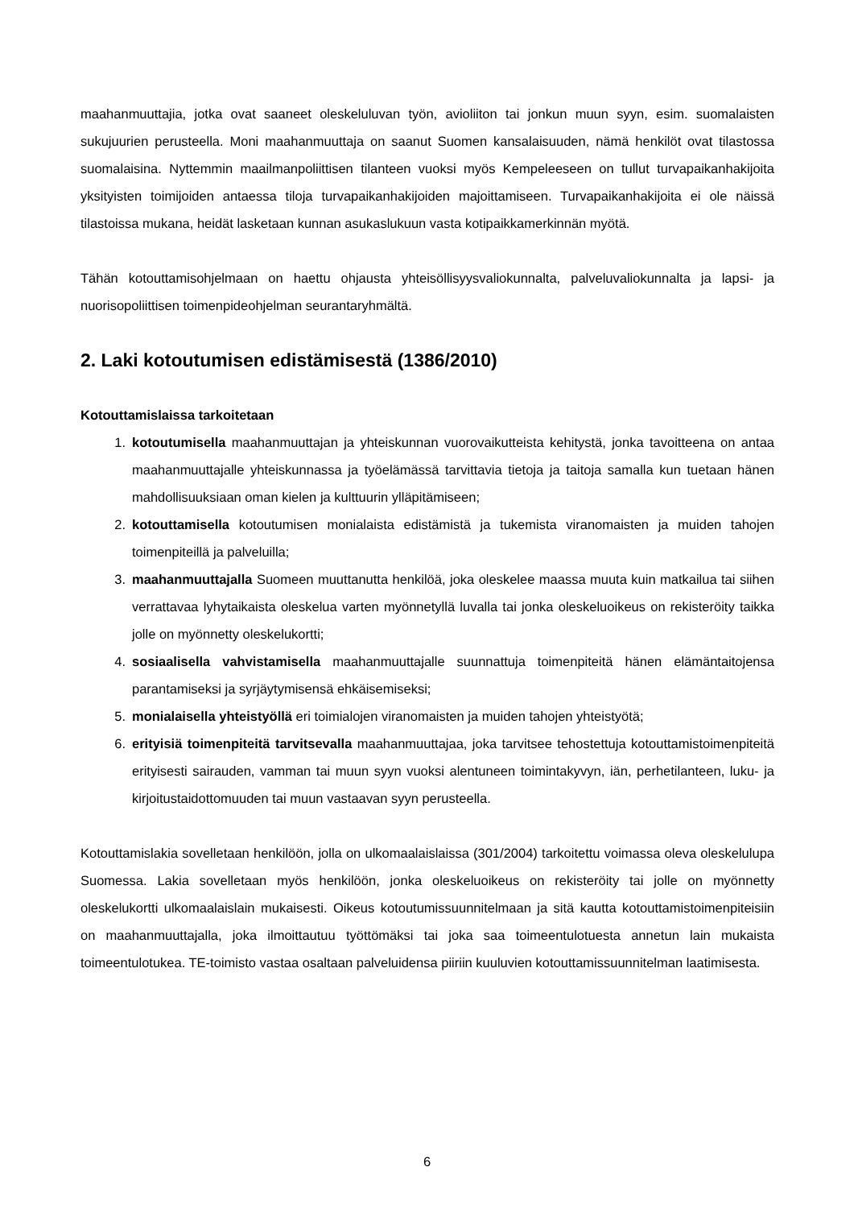maahanmuuttajia, jotka ovat saaneet oleskeluluvan työn, avioliiton tai jonkun muun syyn, esim. suomalaisten sukujuurien perusteella. Moni maahanmuuttaja on saanut Suomen kansalaisuuden, nämä henkilöt ovat tilastossa suomalaisina. Nyttemmin maailmanpoliittisen tilanteen vuoksi myös Kempeleeseen on tullut turvapaikanhakijoita yksityisten toimijoiden antaessa tiloja turvapaikanhakijoiden majoittamiseen. Turvapaikanhakijoita ei ole näissä tilastoissa mukana, heidät lasketaan kunnan asukaslukuun vasta kotipaikkamerkinnän myötä.
Tähän kotouttamisohjelmaan on haettu ohjausta yhteisöllisyysvaliokunnalta, palveluvaliokunnalta ja lapsi- ja nuorisopoliittisen toimenpideohjelman seurantaryhmältä.
2. Laki kotoutumisen edistämisestä (1386/2010)
Kotouttamislaissa tarkoitetaan
1. kotoutumisella maahanmuuttajan ja yhteiskunnan vuorovaikutteista kehitystä, jonka tavoitteena on antaa maahanmuuttajalle yhteiskunnassa ja työelämässä tarvittavia tietoja ja taitoja samalla kun tuetaan hänen mahdollisuuksiaan oman kielen ja kulttuurin ylläpitämiseen;
2. kotouttamisella kotoutumisen monialaista edistämistä ja tukemista viranomaisten ja muiden tahojen toimenpiteillä ja palveluilla;
3. maahanmuuttajalla Suomeen muuttanutta henkilöä, joka oleskelee maassa muuta kuin matkailua tai siihen verrattavaa lyhytaikaista oleskelua varten myönnetyllä luvalla tai jonka oleskeluoikeus on rekisteröity taikka jolle on myönnetty oleskelukortti;
4. sosiaalisella vahvistamisella maahanmuuttajalle suunnattuja toimenpiteitä hänen elämäntaitojensa parantamiseksi ja syrjäytymisensä ehkäisemiseksi;
5. monialaisella yhteistyöllä eri toimialojen viranomaisten ja muiden tahojen yhteistyötä;
6. erityisiä toimenpiteitä tarvitsevalla maahanmuuttajaa, joka tarvitsee tehostettuja kotouttamistoimenpiteitä erityisesti sairauden, vamman tai muun syyn vuoksi alentuneen toimintakyvyn, iän, perhetilanteen, luku- ja kirjoitustaidottomuuden tai muun vastaavan syyn perusteella.
Kotouttamislakia sovelletaan henkilöön, jolla on ulkomaalaislaissa (301/2004) tarkoitettu voimassa oleva oleskelulupa Suomessa. Lakia sovelletaan myös henkilöön, jonka oleskeluoikeus on rekisteröity tai jolle on myönnetty oleskelukortti ulkomaalaislain mukaisesti. Oikeus kotoutumissuunnitelmaan ja sitä kautta kotouttamistoimenpiteisiin on maahanmuuttajalla, joka ilmoittautuu työttömäksi tai joka saa toimeentulotuesta annetun lain mukaista toimeentulotukea. TE-toimisto vastaa osaltaan palveluidensa piiriin kuuluvien kotouttamissuunnitelman laatimisesta.
6